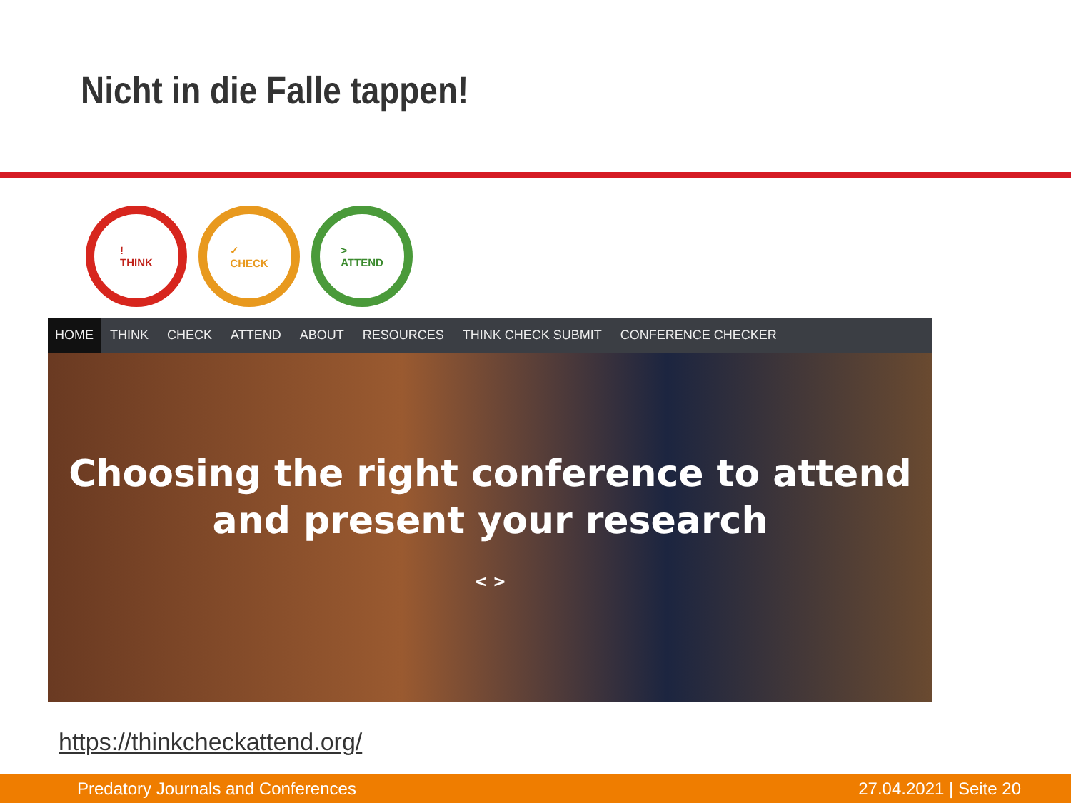Nicht in die Falle tappen!
!
THINK
✓
CHECK
>
ATTEND
HOME THINK CHECK ATTEND ABOUT RESOURCES THINK CHECK SUBMIT CONFERENCE CHECKER
Choosing the right conference to attend
and present your research
< >
https://thinkcheckattend.org/
Predatory Journals and Conferences 27.04.2021 | Seite 20